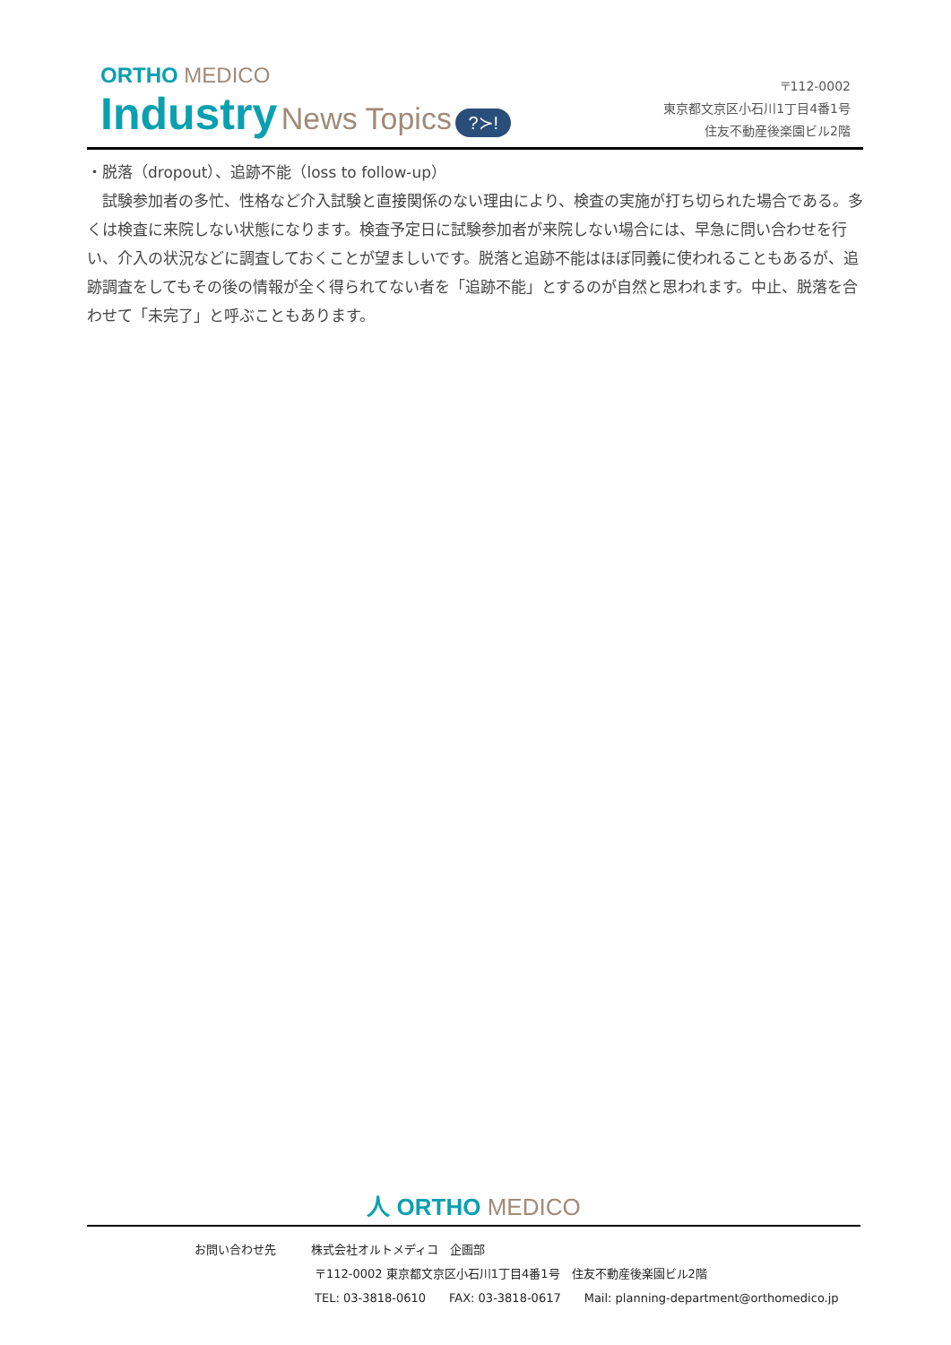ORTHO MEDICO
Industry News Topics ?≻!
〒112-0002
東京都文京区小石川1丁目4番1号
住友不動産後楽園ビル2階
・脱落（dropout）、追跡不能（loss to follow-up）
　試験参加者の多忙、性格など介入試験と直接関係のない理由により、検査の実施が打ち切られた場合である。多くは検査に来院しない状態になります。検査予定日に試験参加者が来院しない場合には、早急に問い合わせを行い、介入の状況などに調査しておくことが望ましいです。脱落と追跡不能はほぼ同義に使われることもあるが、追跡調査をしてもその後の情報が全く得られてない者を「追跡不能」とするのが自然と思われます。中止、脱落を合わせて「未完了」と呼ぶこともあります。
人 ORTHO MEDICO
お問い合わせ先　　　株式会社オルトメディコ　企画部
〒112-0002 東京都文京区小石川1丁目4番1号　住友不動産後楽園ビル2階
TEL: 03-3818-0610　　FAX: 03-3818-0617　　Mail: planning-department@orthomedico.jp